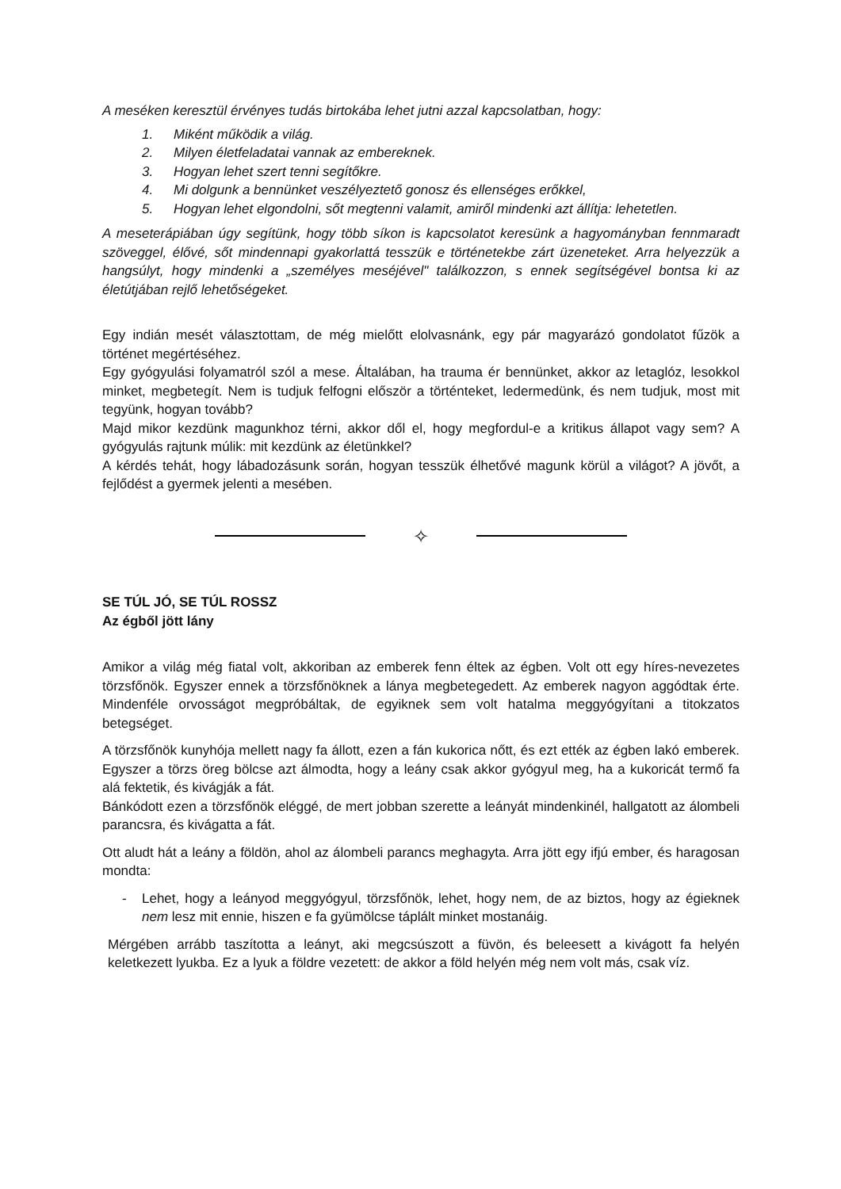A meséken keresztül érvényes tudás birtokába lehet jutni azzal kapcsolatban, hogy:
1. Miként működik a világ.
2. Milyen életfeladatai vannak az embereknek.
3. Hogyan lehet szert tenni segítőkre.
4. Mi dolgunk a bennünket veszélyeztető gonosz és ellenséges erőkkel,
5. Hogyan lehet elgondolni, sőt megtenni valamit, amiről mindenki azt állítja: lehetetlen.
A meseterápiában úgy segítünk, hogy több síkon is kapcsolatot keresünk a hagyományban fennmaradt szöveggel, élővé, sőt mindennapi gyakorlattá tesszük e történetekbe zárt üzeneteket. Arra helyezzük a hangsúlyt, hogy mindenki a „személyes meséjével" találkozzon, s ennek segítségével bontsa ki az életútjában rejlő lehetőségeket.
Egy indián mesét választottam, de még mielőtt elolvasnánk, egy pár magyarázó gondolatot fűzök a történet megértéséhez.
Egy gyógyulási folyamatról szól a mese. Általában, ha trauma ér bennünket, akkor az letaglóz, lesokkol minket, megbetegít. Nem is tudjuk felfogni először a történteket, ledermedünk, és nem tudjuk, most mit tegyünk, hogyan tovább?
Majd mikor kezdünk magunkhoz térni, akkor dől el, hogy megfordul-e a kritikus állapot vagy sem? A gyógyulás rajtunk múlik: mit kezdünk az életünkkel?
A kérdés tehát, hogy lábadozásunk során, hogyan tesszük élhetővé magunk körül a világot? A jövőt, a fejlődést a gyermek jelenti a mesében.
✧
SE TÚL JÓ, SE TÚL ROSSZ
Az égből jött lány
Amikor a világ még fiatal volt, akkoriban az emberek fenn éltek az égben. Volt ott egy híres-nevezetes törzsfőnök. Egyszer ennek a törzsfőnöknek a lánya megbetegedett. Az emberek nagyon aggódtak érte. Mindenféle orvosságot megpróbáltak, de egyiknek sem volt hatalma meggyógyítani a titokzatos betegséget.
A törzsfőnök kunyhója mellett nagy fa állott, ezen a fán kukorica nőtt, és ezt ették az égben lakó emberek. Egyszer a törzs öreg bölcse azt álmodta, hogy a leány csak akkor gyógyul meg, ha a kukoricát termő fa alá fektetik, és kivágják a fát.
Bánkódott ezen a törzsfőnök eléggé, de mert jobban szerette a leányát mindenkinél, hallgatott az álombeli parancsra, és kivágatta a fát.
Ott aludt hát a leány a földön, ahol az álombeli parancs meghagyta. Arra jött egy ifjú ember, és haragosan mondta:
- Lehet, hogy a leányod meggyógyul, törzsfőnök, lehet, hogy nem, de az biztos, hogy az égieknek nem lesz mit ennie, hiszen e fa gyümölcse táplált minket mostanáig.
Mérgében arrább taszította a leányt, aki megcsúszott a füvön, és beleesett a kivágott fa helyén keletkezett lyukba. Ez a lyuk a földre vezetett: de akkor a föld helyén még nem volt más, csak víz.